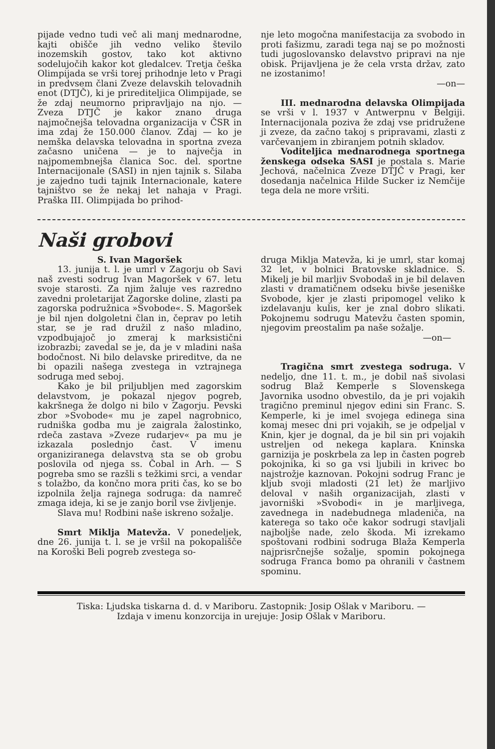pijade vedno tudi več ali manj mednarodne, kajti obišče jih vedno veliko število inozemskih gostov, tako kot aktivno sodelujočih kakor kot gledalcev. Tretja češka Olimpijada se vrši torej prihodnje leto v Pragi in predvsem člani Zveze delavskih telovadnih enot (DTJČ), ki je prirediteljica Olimpijade, se že zdaj neumorno pripravljajo na njo. — Zveza DTJČ je kakor znano druga najmočnejša telovadna organizacija v ČSR in ima zdaj že 150.000 članov. Zdaj — ko je nemška delavska telovadna in sportna zveza začasno uničena — je to največja in najpomembnejša članica Soc. del. sportne Internacijonale (SASI) in njen tajnik s. Silaba je zajedno tudi tajnik Internacionale, katere tajništvo se že nekaj let nahaja v Pragi. Praška III. Olimpijada bo prihod-
nje leto mogočna manifestacija za svobodo in proti fašizmu, zaradi tega naj se po možnosti tudi jugoslovansko delavstvo pripravi na nje obisk. Prijavljena je že cela vrsta držav, zato ne izostanimo!
—on—
III. mednarodna delavska Olimpijada se vrši v l. 1937 v Antwerpnu v Belgiji. Internacijonala poziva že zdaj vse pridružene ji zveze, da začno takoj s pripravami, zlasti z varčevanjem in zbiranjem potnih skladov.
Voditeljica mednarodnega sportnega ženskega odseka SASI je postala s. Marie Jechová, načelnica Zveze DTJČ v Pragi, ker dosedanja načelnica Hilde Sucker iz Nemčije tega dela ne more vršiti.
Naši grobovi
S. Ivan Magoršek
13. junija t. l. je umrl v Zagorju ob Savi naš zvesti sodrug Ivan Magoršek v 67. letu svoje starosti. Za njim žaluje ves razredno zavedni proletarijat Zagorske doline, zlasti pa zagorska podružnica »Svobode«. S. Magoršek je bil njen dolgoletni član in, čeprav po letih star, se je rad družil z našo mladino, vzpodbujajoč jo zmeraj k marksistični izobrazbi; zavedal se je, da je v mladini naša bodočnost. Ni bilo delavske prireditve, da ne bi opazili našega zvestega in vztrajnega sodruga med seboj.
Kako je bil priljubljen med zagorskim delavstvom, je pokazal njegov pogreb, kakršnega že dolgo ni bilo v Zagorju. Pevski zbor »Svobode« mu je zapel nagrobnico, rudniška godba mu je zaigrala žalostinko, rdeča zastava »Zveze rudarjev« pa mu je izkazala poslednjo čast. V imenu organiziranega delavstva sta se ob grobu poslovila od njega ss. Čobal in Arh. — S pogreba smo se razšli s težkimi srci, a vendar s tolažbo, da končno mora priti čas, ko se bo izpolnila želja rajnega sodruga: da namreč zmaga ideja, ki se je zanjo boril vse življenje.
Slava mu! Rodbini naše iskreno sožalje.
Smrt Miklja Matevža. V ponedeljek, dne 26. junija t. l. se je vršil na pokopališče na Koroški Beli pogreb zvestega so-
druga Miklja Matevža, ki je umrl, star komaj 32 let, v bolnici Bratovske skladnice. S. Mikelj je bil marljiv Svobodaš in je bil delaven zlasti v dramatičnem odseku bivše jeseniške Svobode, kjer je zlasti pripomogel veliko k izdelavanju kulis, ker je znal dobro slikati. Pokojnemu sodrugu Matevžu časten spomin, njegovim preostalim pa naše sožalje.
—on—
Tragična smrt zvestega sodruga. V nedeljo, dne 11. t. m., je dobil naš sivolasi sodrug Blaž Kemperle s Slovenskega Javornika usodno obvestilo, da je pri vojakih tragično preminul njegov edini sin Franc. S. Kemperle, ki je imel svojega edinega sina komaj mesec dni pri vojakih, se je odpeljal v Knin, kjer je dognal, da je bil sin pri vojakih ustreljen od nekega kaplara. Kninska garnizija je poskrbela za lep in časten pogreb pokojnika, ki so ga vsi ljubili in krivec bo najstrožje kaznovan. Pokojni sodrug Franc je kljub svoji mladosti (21 let) že marljivo deloval v naših organizacijah, zlasti v javorniški »Svobodi« in je marljivega, zavednega in nadebudnega mladeniča, na katerega so tako oče kakor sodrugi stavljali najboljše nade, zelo škoda. Mi izrekamo spoštovani rodbini sodruga Blaža Kemperla najprisrčnejše sožalje, spomin pokojnega sodruga Franca bomo pa ohranili v častnem spominu.
Tiska: Ljudska tiskarna d. d. v Mariboru. Zastopnik: Josip Ošlak v Mariboru. —
Izdaja v imenu konzorcija in urejuje: Josip Ošlak v Mariboru.